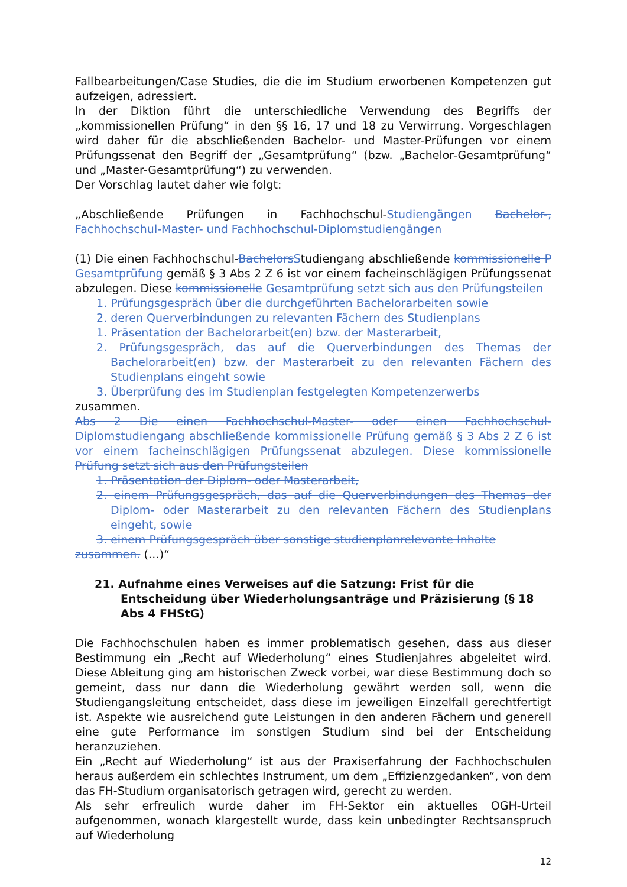Fallbearbeitungen/Case Studies, die die im Studium erworbenen Kompetenzen gut aufzeigen, adressiert.
In der Diktion führt die unterschiedliche Verwendung des Begriffs der „kommissionellen Prüfung“ in den §§ 16, 17 und 18 zu Verwirrung. Vorgeschlagen wird daher für die abschließenden Bachelor- und Master-Prüfungen vor einem Prüfungssenat den Begriff der „Gesamtprüfung“ (bzw. „Bachelor-Gesamtprüfung“ und „Master-Gesamtprüfung“) zu verwenden.
Der Vorschlag lautet daher wie folgt:
„Abschließende Prüfungen in Fachhochschul-Studiengängen Bachelor-, Fachhochschul-Master- und Fachhochschul-Diplomstudiengängen
(1) Die einen Fachhochschul-BachelorsStudiengang abschließende kommissionelle P Gesamtprüfung gemäß § 3 Abs 2 Z 6 ist vor einem facheinschlägigen Prüfungssenat abzulegen. Diese kommissionelle Gesamtprüfung setzt sich aus den Prüfungsteilen
1. Prüfungsgespräch über die durchgeführten Bachelorarbeiten sowie
2. deren Querverbindungen zu relevanten Fächern des Studienplans
1. Präsentation der Bachelorarbeit(en) bzw. der Masterarbeit,
2. Prüfungsgespräch, das auf die Querverbindungen des Themas der Bachelorarbeit(en) bzw. der Masterarbeit zu den relevanten Fächern des Studienplans eingeht sowie
3. Überprüfung des im Studienplan festgelegten Kompetenzerwerbs
zusammen.
Abs 2 Die einen Fachhochschul-Master- oder einen Fachhochschul-Diplomstudiengang abschließende kommissionelle Prüfung gemäß § 3 Abs 2 Z 6 ist vor einem facheinschlägigen Prüfungssenat abzulegen. Diese kommissionelle Prüfung setzt sich aus den Prüfungsteilen
1. Präsentation der Diplom- oder Masterarbeit,
2. einem Prüfungsgespräch, das auf die Querverbindungen des Themas der Diplom- oder Masterarbeit zu den relevanten Fächern des Studienplans eingeht, sowie
3. einem Prüfungsgespräch über sonstige studienplanrelevante Inhalte
zusammen. (…)“
21. Aufnahme eines Verweises auf die Satzung: Frist für die Entscheidung über Wiederholungsanträge und Präzisierung (§ 18 Abs 4 FHStG)
Die Fachhochschulen haben es immer problematisch gesehen, dass aus dieser Bestimmung ein „Recht auf Wiederholung“ eines Studienjahres abgeleitet wird. Diese Ableitung ging am historischen Zweck vorbei, war diese Bestimmung doch so gemeint, dass nur dann die Wiederholung gewährt werden soll, wenn die Studiengangsleitung entscheidet, dass diese im jeweiligen Einzelfall gerechtfertigt ist. Aspekte wie ausreichend gute Leistungen in den anderen Fächern und generell eine gute Performance im sonstigen Studium sind bei der Entscheidung heranzuziehen.
Ein „Recht auf Wiederholung“ ist aus der Praxiserfahrung der Fachhochschulen heraus außerdem ein schlechtes Instrument, um dem „Effizienzgedanken“, von dem das FH-Studium organisatorisch getragen wird, gerecht zu werden.
Als sehr erfreulich wurde daher im FH-Sektor ein aktuelles OGH-Urteil aufgenommen, wonach klargestellt wurde, dass kein unbedingter Rechtsanspruch auf Wiederholung
12